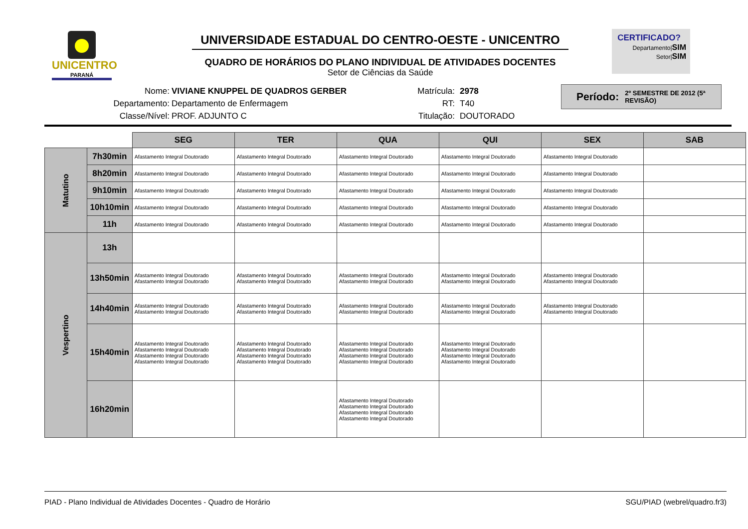UNICENTRO
PARANÁ
UNIVERSIDADE ESTADUAL DO CENTRO-OESTE - UNICENTRO
QUADRO DE HORÁRIOS DO PLANO INDIVIDUAL DE ATIVIDADES DOCENTES
Setor de Ciências da Saúde
CERTIFICADO?
Departamento|SIM
Setor|SIM
Nome:
Departamento:
Classe/Nível:
VIVIANE KNUPPEL DE QUADROS GERBER
Departamento de Enfermagem
PROF. ADJUNTO C
Matrícula:
RT:
Titulação:
2978
T40
DOUTORADO
Período: 2º SEMESTRE DE 2012 (5ª REVISÃO)
| | | SEG | TER | QUA | QUI | SEX | SAB |
| Matutino | 7h30min | Afastamento Integral Doutorado | Afastamento Integral Doutorado | Afastamento Integral Doutorado | Afastamento Integral Doutorado | Afastamento Integral Doutorado | |
| | 8h20min | Afastamento Integral Doutorado | Afastamento Integral Doutorado | Afastamento Integral Doutorado | Afastamento Integral Doutorado | Afastamento Integral Doutorado | |
| | 9h10min | Afastamento Integral Doutorado | Afastamento Integral Doutorado | Afastamento Integral Doutorado | Afastamento Integral Doutorado | Afastamento Integral Doutorado | |
| | 10h10min | Afastamento Integral Doutorado | Afastamento Integral Doutorado | Afastamento Integral Doutorado | Afastamento Integral Doutorado | Afastamento Integral Doutorado | |
| | 11h | Afastamento Integral Doutorado | Afastamento Integral Doutorado | Afastamento Integral Doutorado | Afastamento Integral Doutorado | Afastamento Integral Doutorado | |
| Vespertino | 13h | | | | | | |
| | 13h50min | Afastamento Integral Doutorado Afastamento Integral Doutorado | Afastamento Integral Doutorado Afastamento Integral Doutorado | Afastamento Integral Doutorado Afastamento Integral Doutorado | Afastamento Integral Doutorado Afastamento Integral Doutorado | Afastamento Integral Doutorado Afastamento Integral Doutorado | |
| | 14h40min | Afastamento Integral Doutorado Afastamento Integral Doutorado | Afastamento Integral Doutorado Afastamento Integral Doutorado | Afastamento Integral Doutorado Afastamento Integral Doutorado | Afastamento Integral Doutorado Afastamento Integral Doutorado | Afastamento Integral Doutorado Afastamento Integral Doutorado | |
| | 15h40min | Afastamento Integral Doutorado Afastamento Integral Doutorado Afastamento Integral Doutorado Afastamento Integral Doutorado | Afastamento Integral Doutorado Afastamento Integral Doutorado Afastamento Integral Doutorado Afastamento Integral Doutorado | Afastamento Integral Doutorado Afastamento Integral Doutorado Afastamento Integral Doutorado Afastamento Integral Doutorado | Afastamento Integral Doutorado Afastamento Integral Doutorado Afastamento Integral Doutorado Afastamento Integral Doutorado | | |
| | 16h20min | | | Afastamento Integral Doutorado Afastamento Integral Doutorado Afastamento Integral Doutorado Afastamento Integral Doutorado | | | |
PIAD - Plano Individual de Atividades Docentes - Quadro de Horário SGU/PIAD (webrel/quadro.fr3)